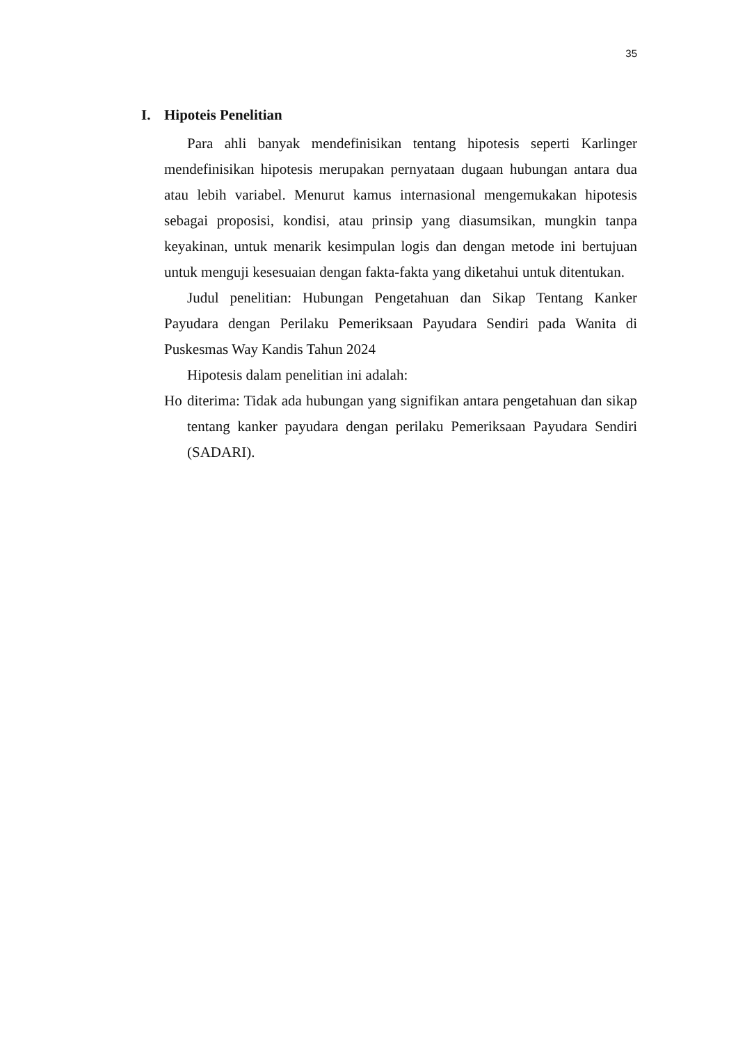35
I. Hipoteis Penelitian
Para ahli banyak mendefinisikan tentang hipotesis seperti Karlinger mendefinisikan hipotesis merupakan pernyataan dugaan hubungan antara dua atau lebih variabel. Menurut kamus internasional mengemukakan hipotesis sebagai proposisi, kondisi, atau prinsip yang diasumsikan, mungkin tanpa keyakinan, untuk menarik kesimpulan logis dan dengan metode ini bertujuan untuk menguji kesesuaian dengan fakta-fakta yang diketahui untuk ditentukan.
Judul penelitian: Hubungan Pengetahuan dan Sikap Tentang Kanker Payudara dengan Perilaku Pemeriksaan Payudara Sendiri pada Wanita di Puskesmas Way Kandis Tahun 2024
Hipotesis dalam penelitian ini adalah:
Ho diterima: Tidak ada hubungan yang signifikan antara pengetahuan dan sikap tentang kanker payudara dengan perilaku Pemeriksaan Payudara Sendiri (SADARI).